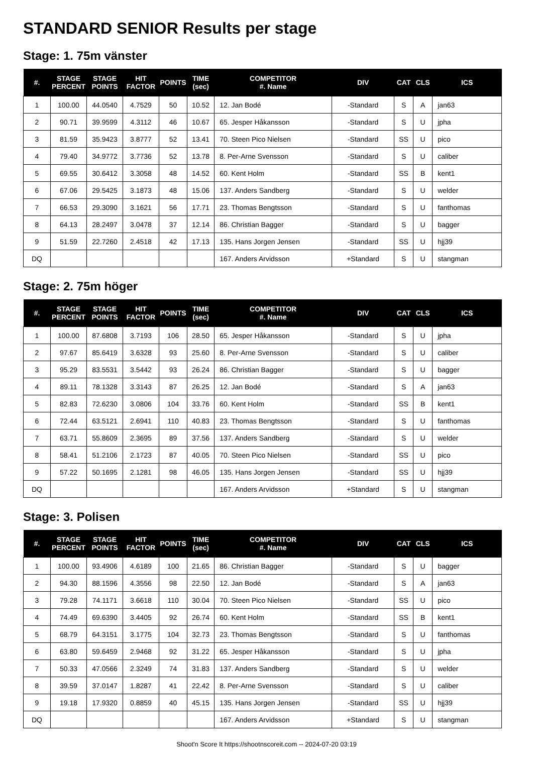STANDARD SENIOR Results per stage
Stage: 1. 75m vänster
| #. | STAGE PERCENT | STAGE POINTS | HIT FACTOR | POINTS | TIME (sec) | COMPETITOR #. Name | DIV | CAT | CLS | ICS |
| --- | --- | --- | --- | --- | --- | --- | --- | --- | --- | --- |
| 1 | 100.00 | 44.0540 | 4.7529 | 50 | 10.52 | 12. Jan Bodé | -Standard | S | A | jan63 |
| 2 | 90.71 | 39.9599 | 4.3112 | 46 | 10.67 | 65. Jesper Håkansson | -Standard | S | U | jpha |
| 3 | 81.59 | 35.9423 | 3.8777 | 52 | 13.41 | 70. Steen Pico Nielsen | -Standard | SS | U | pico |
| 4 | 79.40 | 34.9772 | 3.7736 | 52 | 13.78 | 8. Per-Arne Svensson | -Standard | S | U | caliber |
| 5 | 69.55 | 30.6412 | 3.3058 | 48 | 14.52 | 60. Kent Holm | -Standard | SS | B | kent1 |
| 6 | 67.06 | 29.5425 | 3.1873 | 48 | 15.06 | 137. Anders Sandberg | -Standard | S | U | welder |
| 7 | 66.53 | 29.3090 | 3.1621 | 56 | 17.71 | 23. Thomas Bengtsson | -Standard | S | U | fanthomas |
| 8 | 64.13 | 28.2497 | 3.0478 | 37 | 12.14 | 86. Christian Bagger | -Standard | S | U | bagger |
| 9 | 51.59 | 22.7260 | 2.4518 | 42 | 17.13 | 135. Hans Jorgen Jensen | -Standard | SS | U | hjj39 |
| DQ | | | | | | 167. Anders Arvidsson | +Standard | S | U | stangman |
Stage: 2. 75m höger
| #. | STAGE PERCENT | STAGE POINTS | HIT FACTOR | POINTS | TIME (sec) | COMPETITOR #. Name | DIV | CAT | CLS | ICS |
| --- | --- | --- | --- | --- | --- | --- | --- | --- | --- | --- |
| 1 | 100.00 | 87.6808 | 3.7193 | 106 | 28.50 | 65. Jesper Håkansson | -Standard | S | U | jpha |
| 2 | 97.67 | 85.6419 | 3.6328 | 93 | 25.60 | 8. Per-Arne Svensson | -Standard | S | U | caliber |
| 3 | 95.29 | 83.5531 | 3.5442 | 93 | 26.24 | 86. Christian Bagger | -Standard | S | U | bagger |
| 4 | 89.11 | 78.1328 | 3.3143 | 87 | 26.25 | 12. Jan Bodé | -Standard | S | A | jan63 |
| 5 | 82.83 | 72.6230 | 3.0806 | 104 | 33.76 | 60. Kent Holm | -Standard | SS | B | kent1 |
| 6 | 72.44 | 63.5121 | 2.6941 | 110 | 40.83 | 23. Thomas Bengtsson | -Standard | S | U | fanthomas |
| 7 | 63.71 | 55.8609 | 2.3695 | 89 | 37.56 | 137. Anders Sandberg | -Standard | S | U | welder |
| 8 | 58.41 | 51.2106 | 2.1723 | 87 | 40.05 | 70. Steen Pico Nielsen | -Standard | SS | U | pico |
| 9 | 57.22 | 50.1695 | 2.1281 | 98 | 46.05 | 135. Hans Jorgen Jensen | -Standard | SS | U | hjj39 |
| DQ | | | | | | 167. Anders Arvidsson | +Standard | S | U | stangman |
Stage: 3. Polisen
| #. | STAGE PERCENT | STAGE POINTS | HIT FACTOR | POINTS | TIME (sec) | COMPETITOR #. Name | DIV | CAT | CLS | ICS |
| --- | --- | --- | --- | --- | --- | --- | --- | --- | --- | --- |
| 1 | 100.00 | 93.4906 | 4.6189 | 100 | 21.65 | 86. Christian Bagger | -Standard | S | U | bagger |
| 2 | 94.30 | 88.1596 | 4.3556 | 98 | 22.50 | 12. Jan Bodé | -Standard | S | A | jan63 |
| 3 | 79.28 | 74.1171 | 3.6618 | 110 | 30.04 | 70. Steen Pico Nielsen | -Standard | SS | U | pico |
| 4 | 74.49 | 69.6390 | 3.4405 | 92 | 26.74 | 60. Kent Holm | -Standard | SS | B | kent1 |
| 5 | 68.79 | 64.3151 | 3.1775 | 104 | 32.73 | 23. Thomas Bengtsson | -Standard | S | U | fanthomas |
| 6 | 63.80 | 59.6459 | 2.9468 | 92 | 31.22 | 65. Jesper Håkansson | -Standard | S | U | jpha |
| 7 | 50.33 | 47.0566 | 2.3249 | 74 | 31.83 | 137. Anders Sandberg | -Standard | S | U | welder |
| 8 | 39.59 | 37.0147 | 1.8287 | 41 | 22.42 | 8. Per-Arne Svensson | -Standard | S | U | caliber |
| 9 | 19.18 | 17.9320 | 0.8859 | 40 | 45.15 | 135. Hans Jorgen Jensen | -Standard | SS | U | hjj39 |
| DQ | | | | | | 167. Anders Arvidsson | +Standard | S | U | stangman |
Shoot'n Score It https://shootnscoreit.com -- 2024-07-20 03:19